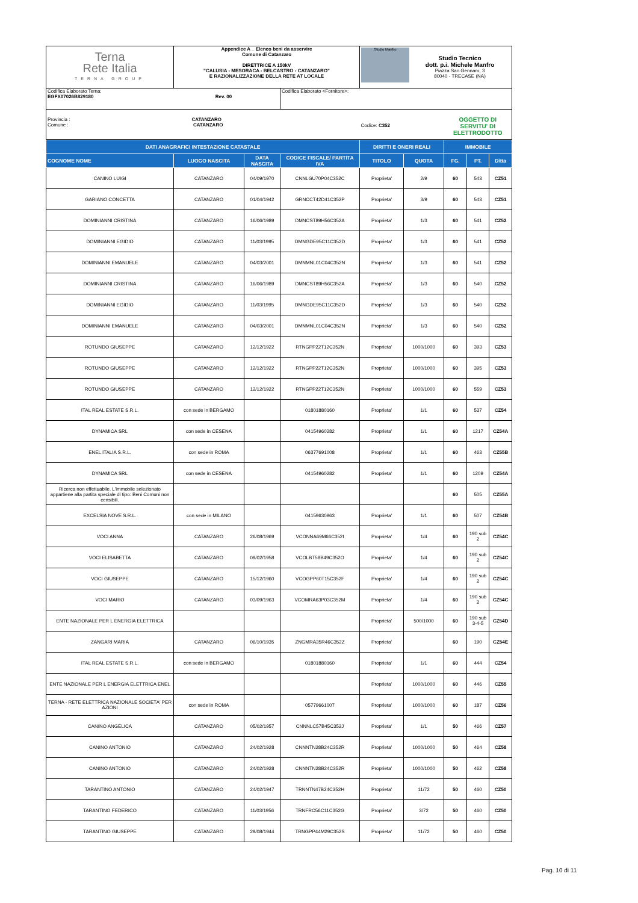| Terna Rete Italia TERNA GROUP | Appendice A _ Elenco beni da asservire Comune di Catanzaro DIRETTRICE A 150kV "CALUSIA - MESORACA - BELCASTRO - CATANZARO" E RAZIONALIZZAZIONE DELLA RETE AT LOCALE | | Studio Manfro Studio Tecnico dott. p.i. Michele Manfro Piazza San Gennaro, 3 80040 - TRECASE (NA) | |
| Codifica Elaborato Terna: EGFX07026B829180 Rev. 00 | | Codifica Elaborato <Fornitore>: | | |
| Provincia : CATANZARO Comune : CATANZARO | | | Codice: C352 | OGGETTO DI SERVITU' DI ELETTRODOTTO |
| DATI ANAGRAFICI INTESTAZIONE CATASTALE | | | | DIRITTI E ONERI REALI | | IMMOBILE | | |
| --- | --- | --- | --- | --- | --- | --- | --- | --- |
| COGNOME NOME | LUOGO NASCITA | DATA NASCITA | CODICE FISCALE/ PARTITA IVA | TITOLO | QUOTA | FG. | PT. | Ditta |
| CANINO LUIGI | CATANZARO | 04/09/1970 | CNNLGU70P04C352C | Proprieta' | 2/9 | 60 | 543 | CZ51 |
| GARIANO CONCETTA | CATANZARO | 01/04/1942 | GRNCCT42D41C352P | Proprieta' | 3/9 | 60 | 543 | CZ51 |
| DOMINIANNI CRISTINA | CATANZARO | 16/06/1989 | DMNCST89H56C352A | Proprieta' | 1/3 | 60 | 541 | CZ52 |
| DOMINIANNI EGIDIO | CATANZARO | 11/03/1995 | DMNGDE95C11C352D | Proprieta' | 1/3 | 60 | 541 | CZ52 |
| DOMINIANNI EMANUELE | CATANZARO | 04/03/2001 | DMNMNL01C04C352N | Proprieta' | 1/3 | 60 | 541 | CZ52 |
| DOMINIANNI CRISTINA | CATANZARO | 16/06/1989 | DMNCST89H56C352A | Proprieta' | 1/3 | 60 | 540 | CZ52 |
| DOMINIANNI EGIDIO | CATANZARO | 11/03/1995 | DMNGDE95C11C352D | Proprieta' | 1/3 | 60 | 540 | CZ52 |
| DOMINIANNI EMANUELE | CATANZARO | 04/03/2001 | DMNMNL01C04C352N | Proprieta' | 1/3 | 60 | 540 | CZ52 |
| ROTUNDO GIUSEPPE | CATANZARO | 12/12/1922 | RTNGPP22T12C352N | Proprieta' | 1000/1000 | 60 | 393 | CZ53 |
| ROTUNDO GIUSEPPE | CATANZARO | 12/12/1922 | RTNGPP22T12C352N | Proprieta' | 1000/1000 | 60 | 395 | CZ53 |
| ROTUNDO GIUSEPPE | CATANZARO | 12/12/1922 | RTNGPP22T12C352N | Proprieta' | 1000/1000 | 60 | 559 | CZ53 |
| ITAL REAL ESTATE S.R.L. | con sede in BERGAMO | | 01801880160 | Proprieta' | 1/1 | 60 | 537 | CZ54 |
| DYNAMICA SRL | con sede in CESENA | | 04154960282 | Proprieta' | 1/1 | 60 | 1217 | CZ54A |
| ENEL ITALIA S.R.L. | con sede in ROMA | | 06377691008 | Proprieta' | 1/1 | 60 | 463 | CZ55B |
| DYNAMICA SRL | con sede in CESENA | | 04154960282 | Proprieta' | 1/1 | 60 | 1209 | CZ54A |
| Ricerca non effettuabile. L'immobile selezionato appartiene alla partita speciale di tipo: Beni Comuni non censibili. | | | | | | 60 | 505 | CZ55A |
| EXCELSIA NOVE S.R.L. | con sede in MILANO | | 04159630963 | Proprieta' | 1/1 | 60 | 507 | CZ54B |
| VOCI ANNA | CATANZARO | 26/08/1969 | VCONNA69M66C352I | Proprieta' | 1/4 | 60 | 190 sub 2 | CZ54C |
| VOCI ELISABETTA | CATANZARO | 09/02/1958 | VCOLBT58B49C352O | Proprieta' | 1/4 | 60 | 190 sub 2 | CZ54C |
| VOCI GIUSEPPE | CATANZARO | 15/12/1960 | VCOGPP60T15C352F | Proprieta' | 1/4 | 60 | 190 sub 2 | CZ54C |
| VOCI MARIO | CATANZARO | 03/09/1963 | VCOMRA63P03C352M | Proprieta' | 1/4 | 60 | 190 sub 2 | CZ54C |
| ENTE NAZIONALE PER L ENERGIA ELETTRICA | | | | Proprieta' | 500/1000 | 60 | 190 sub 3-4-5 | CZ54D |
| ZANGARI MARIA | CATANZARO | 06/10/1935 | ZNGMRA35R46C352Z | Proprieta' | | 60 | 190 | CZ54E |
| ITAL REAL ESTATE S.R.L. | con sede in BERGAMO | | 01801880160 | Proprieta' | 1/1 | 60 | 444 | CZ54 |
| ENTE NAZIONALE PER L ENERGIA ELETTRICA ENEL | | | | Proprieta' | 1000/1000 | 60 | 446 | CZ55 |
| TERNA - RETE ELETTRICA NAZIONALE SOCIETA' PER AZIONI | con sede in ROMA | | 05779661007 | Proprieta' | 1000/1000 | 60 | 187 | CZ56 |
| CANINO ANGELICA | CATANZARO | 05/02/1957 | CNNNLC57B45C352J | Proprieta' | 1/1 | 50 | 466 | CZ57 |
| CANINO ANTONIO | CATANZARO | 24/02/1928 | CNNNTN28B24C352R | Proprieta' | 1000/1000 | 50 | 464 | CZ58 |
| CANINO ANTONIO | CATANZARO | 24/02/1928 | CNNNTN28B24C352R | Proprieta' | 1000/1000 | 50 | 462 | CZ58 |
| TARANTINO ANTONIO | CATANZARO | 24/02/1947 | TRNNTN47B24C352H | Proprieta' | 11/72 | 50 | 460 | CZ50 |
| TARANTINO FEDERICO | CATANZARO | 11/03/1956 | TRNFRC56C11C352G | Proprieta' | 3/72 | 50 | 460 | CZ50 |
| TARANTINO GIUSEPPE | CATANZARO | 29/08/1944 | TRNGPP44M29C352S | Proprieta' | 11/72 | 50 | 460 | CZ50 |
Pag. 10 di 11